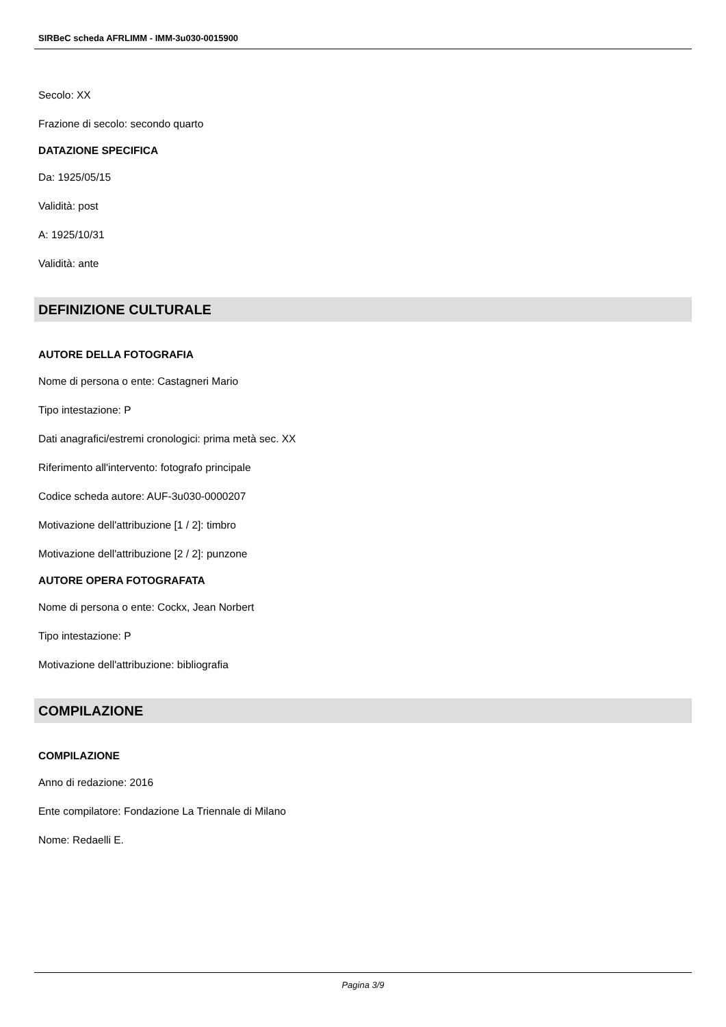SIRBeC scheda AFRLIMM - IMM-3u030-0015900
Secolo: XX
Frazione di secolo: secondo quarto
DATAZIONE SPECIFICA
Da: 1925/05/15
Validità: post
A: 1925/10/31
Validità: ante
DEFINIZIONE CULTURALE
AUTORE DELLA FOTOGRAFIA
Nome di persona o ente: Castagneri Mario
Tipo intestazione: P
Dati anagrafici/estremi cronologici: prima metà sec. XX
Riferimento all'intervento: fotografo principale
Codice scheda autore: AUF-3u030-0000207
Motivazione dell'attribuzione [1 / 2]: timbro
Motivazione dell'attribuzione [2 / 2]: punzone
AUTORE OPERA FOTOGRAFATA
Nome di persona o ente: Cockx, Jean Norbert
Tipo intestazione: P
Motivazione dell'attribuzione: bibliografia
COMPILAZIONE
COMPILAZIONE
Anno di redazione: 2016
Ente compilatore: Fondazione La Triennale di Milano
Nome: Redaelli E.
Pagina 3/9